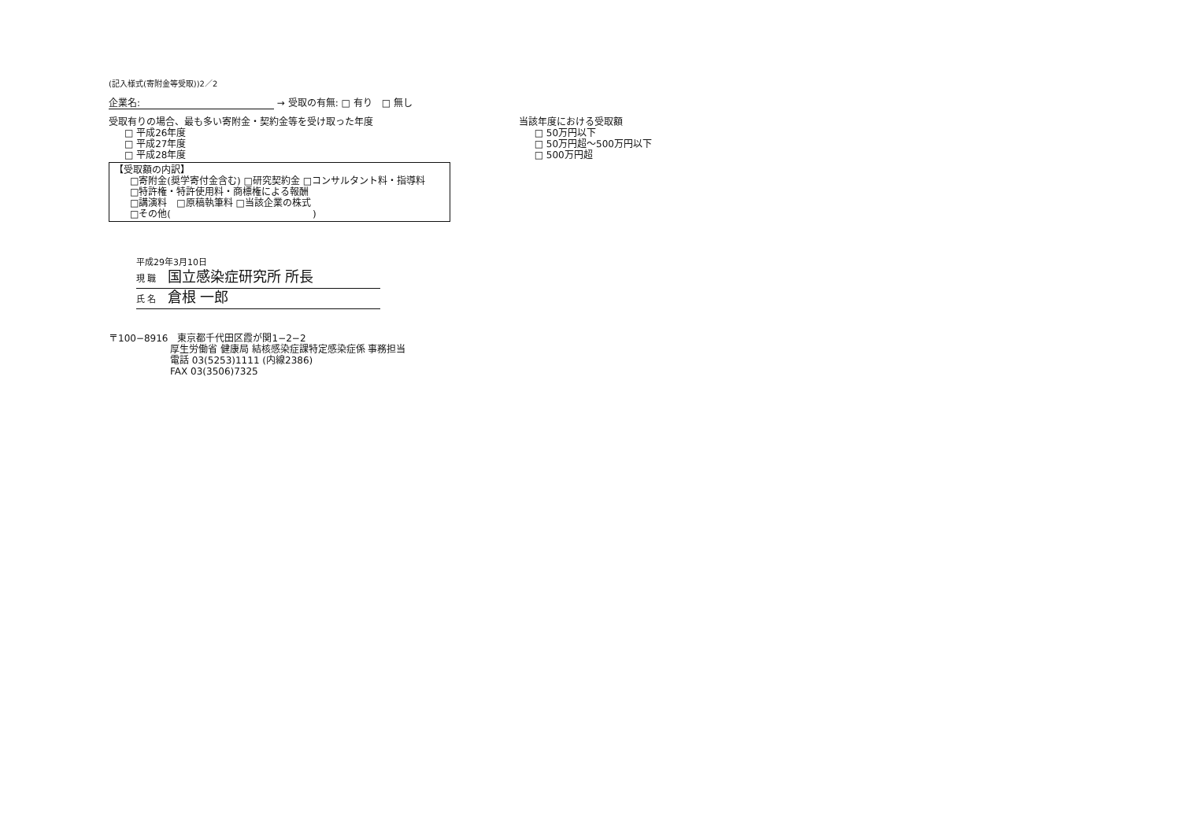(記入様式(寄附金等受取))2／2
企業名: → 受取の有無: □ 有り　□ 無し
受取有りの場合、最も多い寄附金・契約金等を受け取った年度
□ 平成26年度
□ 平成27年度
□ 平成28年度
当該年度における受取額
□ 50万円以下
□ 50万円超～500万円以下
□ 500万円超
【受取額の内訳】
□寄附金(奨学寄付金含む) □研究契約金 □コンサルタント料・指導料
□特許権・特許使用料・商標権による報酬
□講演料　□原稿執筆料 □当該企業の株式
□その他(　　　　　　　　　　　　　　　)
平成29年3月10日
現 職 国立感染症研究所 所長
氏 名 倉根 一郎
〒100−8916　東京都千代田区霞が関1−2−2
厚生労働省 健康局 結核感染症課特定感染症係 事務担当
電話 03(5253)1111 (内線2386)
FAX 03(3506)7325